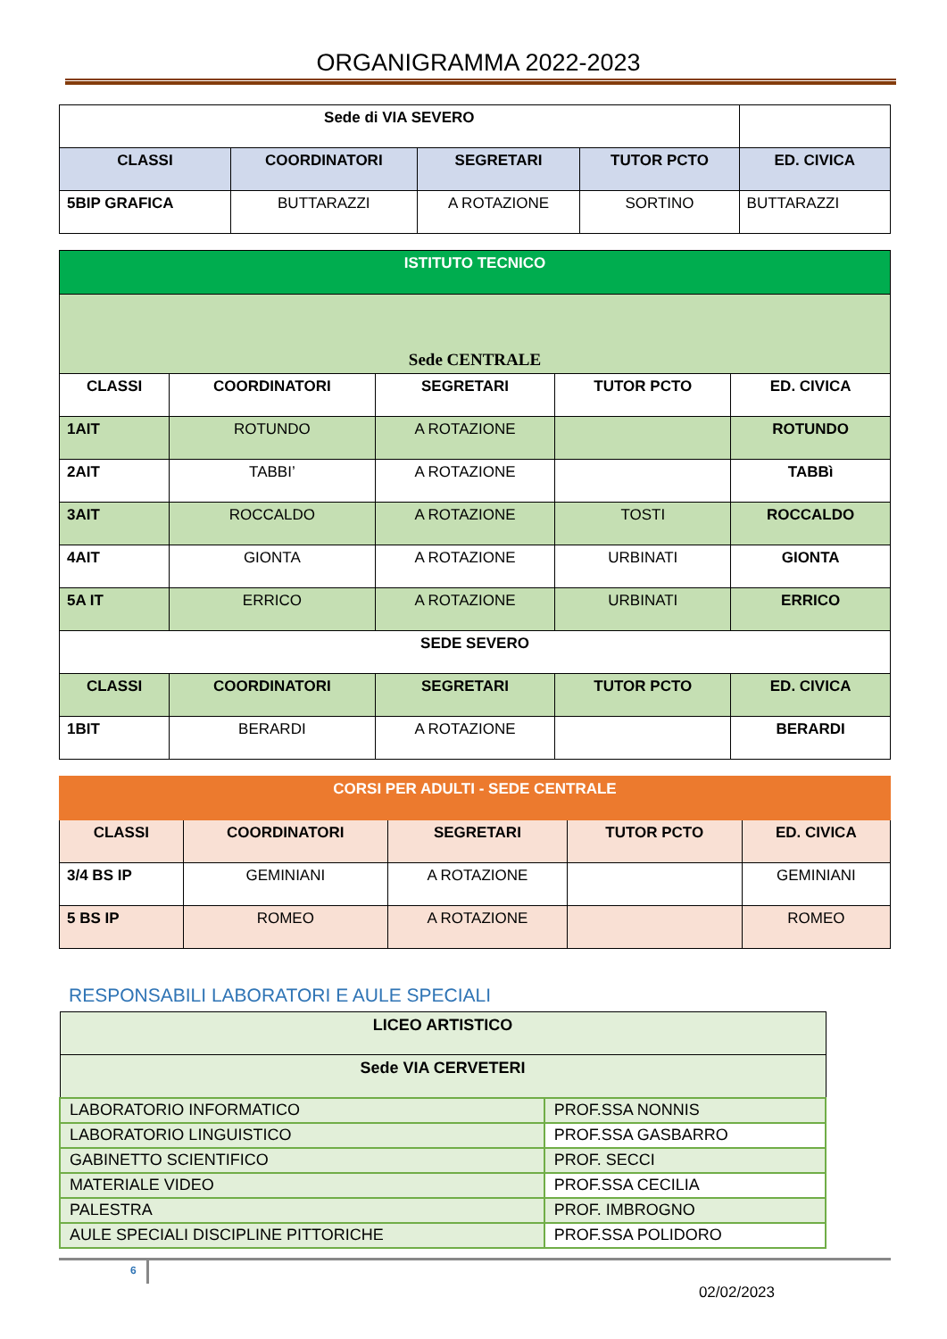ORGANIGRAMMA 2022-2023
| Sede di VIA SEVERO | | | | |
| CLASSI | COORDINATORI | SEGRETARI | TUTOR PCTO | ED. CIVICA |
| 5BIP GRAFICA | BUTTARAZZI | A ROTAZIONE | SORTINO | BUTTARAZZI |
| ISTITUTO TECNICO | | | | |
| --- | --- | --- | --- | --- |
| Sede CENTRALE | | | | |
| CLASSI | COORDINATORI | SEGRETARI | TUTOR PCTO | ED. CIVICA |
| 1AIT | ROTUNDO | A ROTAZIONE | | ROTUNDO |
| 2AIT | TABBI’ | A ROTAZIONE | | TABBì |
| 3AIT | ROCCALDO | A ROTAZIONE | TOSTI | ROCCALDO |
| 4AIT | GIONTA | A ROTAZIONE | URBINATI | GIONTA |
| 5A IT | ERRICO | A ROTAZIONE | URBINATI | ERRICO |
| SEDE SEVERO | | | | |
| CLASSI | COORDINATORI | SEGRETARI | TUTOR PCTO | ED. CIVICA |
| 1BIT | BERARDI | A ROTAZIONE | | BERARDI |
| CORSI PER ADULTI - SEDE CENTRALE | | | | |
| --- | --- | --- | --- | --- |
| CLASSI | COORDINATORI | SEGRETARI | TUTOR PCTO | ED. CIVICA |
| 3/4 BS IP | GEMINIANI | A ROTAZIONE | | GEMINIANI |
| 5 BS IP | ROMEO | A ROTAZIONE | | ROMEO |
RESPONSABILI LABORATORI E AULE SPECIALI
| LICEO ARTISTICO | |
| --- | --- |
| Sede VIA CERVETERI | |
| LABORATORIO INFORMATICO | PROF.SSA NONNIS |
| LABORATORIO LINGUISTICO | PROF.SSA GASBARRO |
| GABINETTO SCIENTIFICO | PROF. SECCI |
| MATERIALE VIDEO | PROF.SSA CECILIA |
| PALESTRA | PROF. IMBROGNO |
| AULE SPECIALI DISCIPLINE PITTORICHE | PROF.SSA POLIDORO |
6
02/02/2023